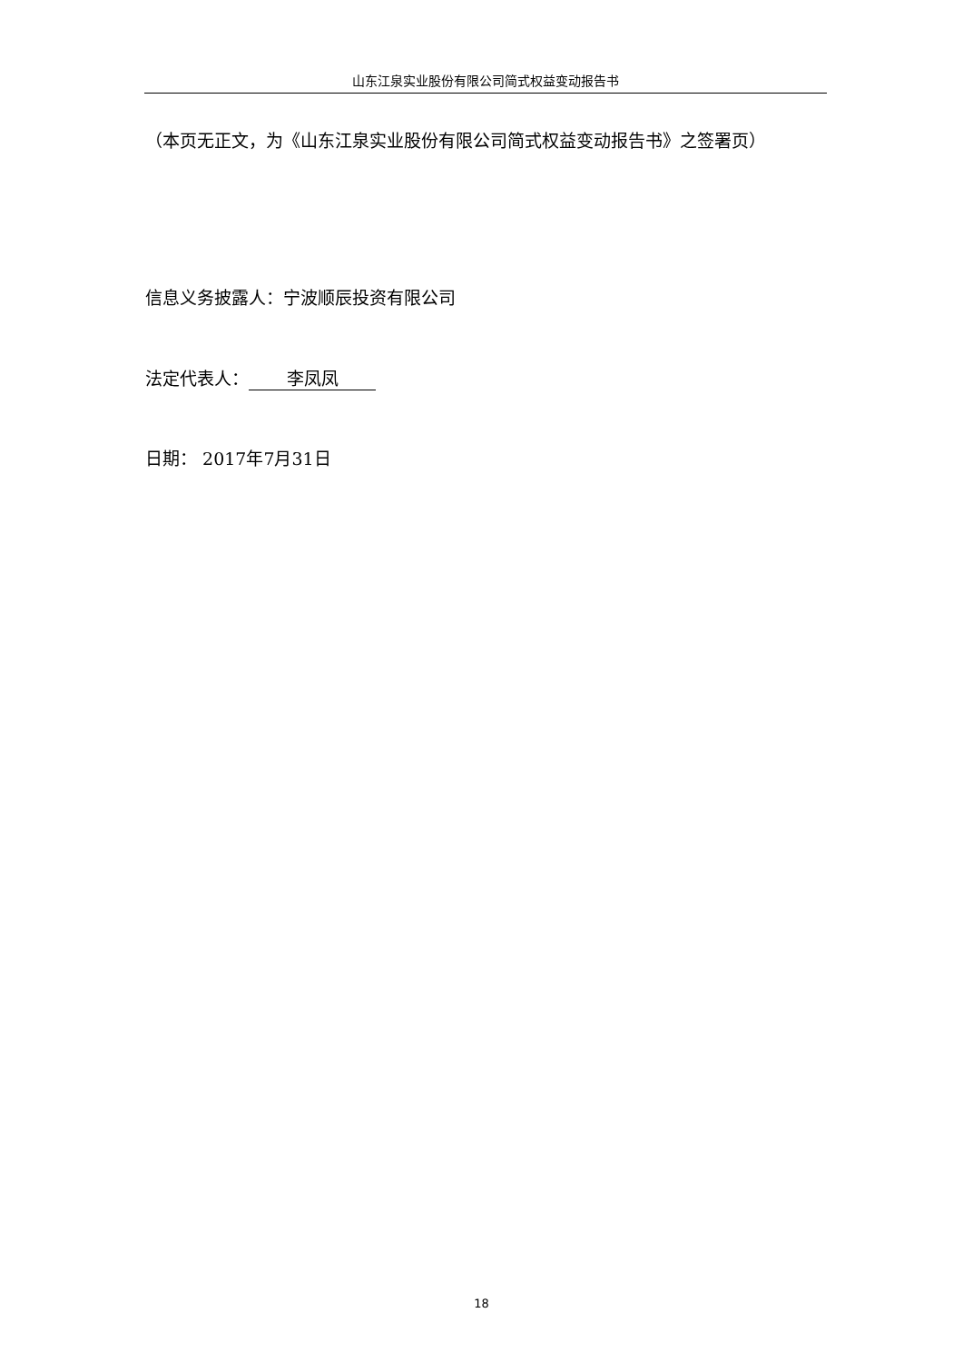山东江泉实业股份有限公司简式权益变动报告书
（本页无正文，为《山东江泉实业股份有限公司简式权益变动报告书》之签署页）
信息义务披露人：宁波顺辰投资有限公司
法定代表人： 李凤凤
日期： 2017年7月31日
18